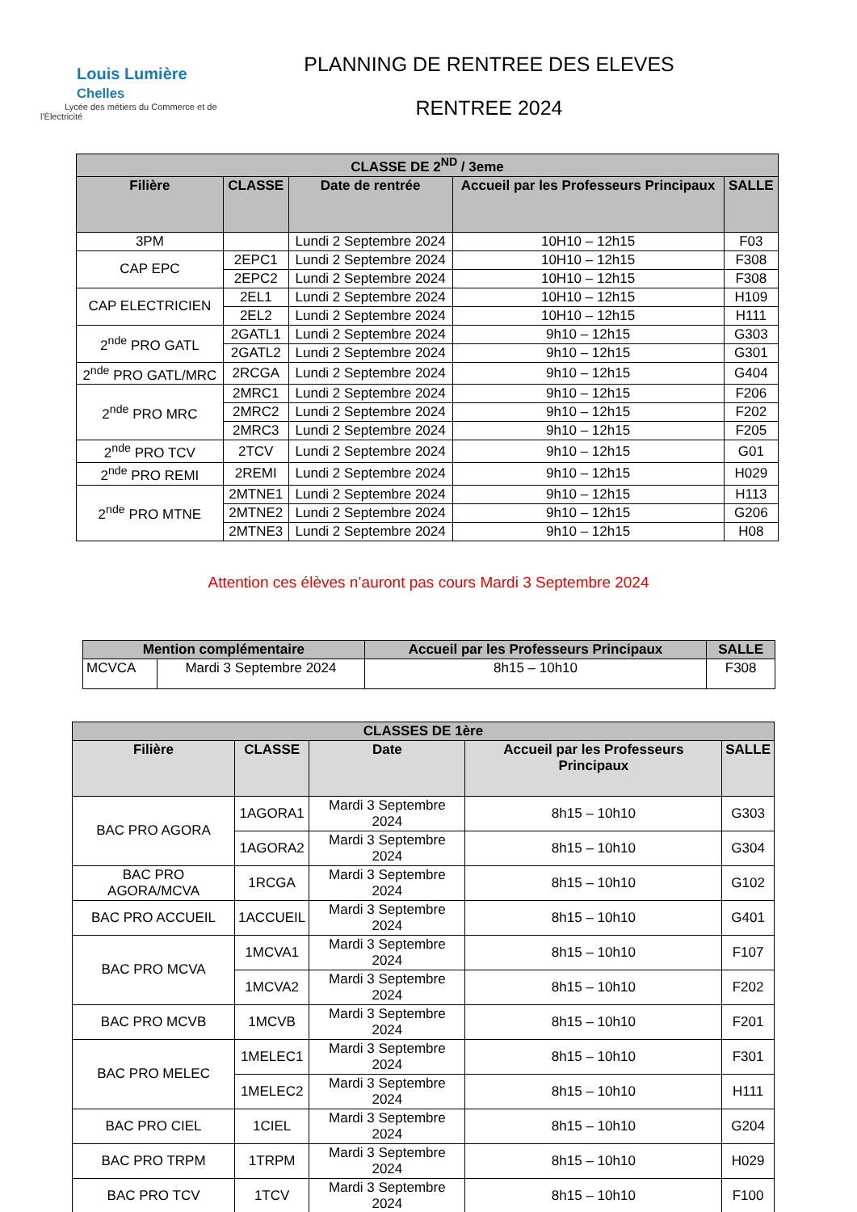Louis Lumière Chelles
Lycée des métiers du Commerce et de l'Électricité
PLANNING DE RENTREE DES ELEVES
RENTREE 2024
| CLASSE DE 2<sup>ND</sup> / 3eme | | | | |
| --- | --- | --- | --- | --- |
| Filière | CLASSE | Date de rentrée | Accueil par les Professeurs Principaux | SALLE |
| 3PM | | Lundi 2 Septembre 2024 | 10H10 – 12h15 | F03 |
| CAP EPC | 2EPC1 | Lundi 2 Septembre 2024 | 10H10 – 12h15 | F308 |
| | 2EPC2 | Lundi 2 Septembre 2024 | 10H10 – 12h15 | F308 |
| CAP ELECTRICIEN | 2EL1 | Lundi 2 Septembre 2024 | 10H10 – 12h15 | H109 |
| | 2EL2 | Lundi 2 Septembre 2024 | 10H10 – 12h15 | H111 |
| 2<sup>nde</sup> PRO GATL | 2GATL1 | Lundi 2 Septembre 2024 | 9h10 – 12h15 | G303 |
| | 2GATL2 | Lundi 2 Septembre 2024 | 9h10 – 12h15 | G301 |
| 2<sup>nde</sup> PRO GATL/MRC | 2RCGA | Lundi 2 Septembre 2024 | 9h10 – 12h15 | G404 |
| 2<sup>nde</sup> PRO MRC | 2MRC1 | Lundi 2 Septembre 2024 | 9h10 – 12h15 | F206 |
| | 2MRC2 | Lundi 2 Septembre 2024 | 9h10 – 12h15 | F202 |
| | 2MRC3 | Lundi 2 Septembre 2024 | 9h10 – 12h15 | F205 |
| 2<sup>nde</sup> PRO TCV | 2TCV | Lundi 2 Septembre 2024 | 9h10 – 12h15 | G01 |
| 2<sup>nde</sup> PRO REMI | 2REMI | Lundi 2 Septembre 2024 | 9h10 – 12h15 | H029 |
| 2<sup>nde</sup> PRO MTNE | 2MTNE1 | Lundi 2 Septembre 2024 | 9h10 – 12h15 | H113 |
| | 2MTNE2 | Lundi 2 Septembre 2024 | 9h10 – 12h15 | G206 |
| | 2MTNE3 | Lundi 2 Septembre 2024 | 9h10 – 12h15 | H08 |
Attention ces élèves n’auront pas cours Mardi 3 Septembre 2024
| Mention complémentaire | | Accueil par les Professeurs Principaux | SALLE |
| --- | --- | --- | --- |
| MCVCA | Mardi 3 Septembre 2024 | 8h15 – 10h10 | F308 |
| CLASSES DE 1ère | | | | |
| --- | --- | --- | --- | --- |
| Filière | CLASSE | Date | Accueil par les Professeurs Principaux | SALLE |
| BAC PRO AGORA | 1AGORA1 | Mardi 3 Septembre 2024 | 8h15 – 10h10 | G303 |
| | 1AGORA2 | Mardi 3 Septembre 2024 | 8h15 – 10h10 | G304 |
| BAC PRO AGORA/MCVA | 1RCGA | Mardi 3 Septembre 2024 | 8h15 – 10h10 | G102 |
| BAC PRO ACCUEIL | 1ACCUEIL | Mardi 3 Septembre 2024 | 8h15 – 10h10 | G401 |
| BAC PRO MCVA | 1MCVA1 | Mardi 3 Septembre 2024 | 8h15 – 10h10 | F107 |
| | 1MCVA2 | Mardi 3 Septembre 2024 | 8h15 – 10h10 | F202 |
| BAC PRO MCVB | 1MCVB | Mardi 3 Septembre 2024 | 8h15 – 10h10 | F201 |
| BAC PRO MELEC | 1MELEC1 | Mardi 3 Septembre 2024 | 8h15 – 10h10 | F301 |
| | 1MELEC2 | Mardi 3 Septembre 2024 | 8h15 – 10h10 | H111 |
| BAC PRO CIEL | 1CIEL | Mardi 3 Septembre 2024 | 8h15 – 10h10 | G204 |
| BAC PRO TRPM | 1TRPM | Mardi 3 Septembre 2024 | 8h15 – 10h10 | H029 |
| BAC PRO TCV | 1TCV | Mardi 3 Septembre 2024 | 8h15 – 10h10 | F100 |